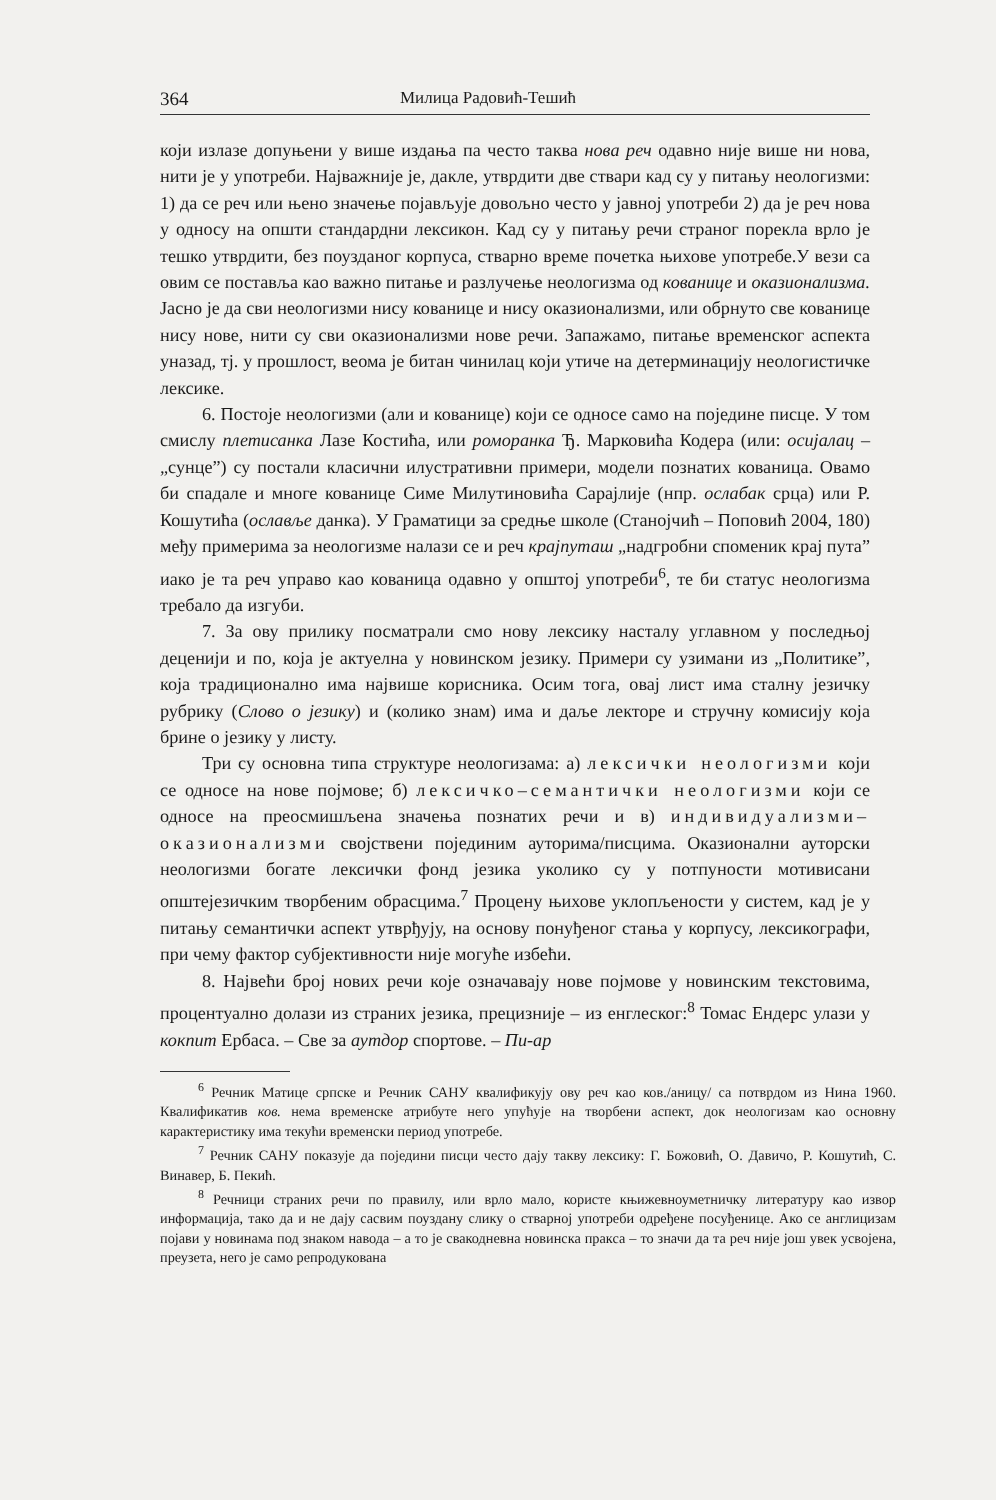364 Милица Радовић-Тешић
који излазе допуњени у више издања па често таква нова реч одавно није више ни нова, нити је у употреби. Најважније је, дакле, утврдити две ствари кад су у питању неологизми: 1) да се реч или њено значење појављује довољно често у јавној употреби 2) да је реч нова у односу на општи стандардни лексикон. Кад су у питању речи страног порекла врло је тешко утврдити, без поузданог корпуса, стварно време почетка њихове употребе.У вези са овим се поставља као важно питање и разлучење неологизма од кованице и оказионализма. Јасно је да сви неологизми нису кованице и нису оказионализми, или обрнуто све кованице нису нове, нити су сви оказионализми нове речи. Запажамо, питање временског аспекта уназад, тј. у прошлост, веома је битан чинилац који утиче на детерминацију неологистичке лексике.
6. Постоје неологизми (али и кованице) који се односе само на поједине писце. У том смислу плетисанка Лазе Костића, или ромoранка Ђ. Марковића Кодера (или: осијалац – „сунце”) су постали класични илустративни примери, модели познатих кованица. Овамо би спадале и многе кованице Симе Милутиновића Сарајлије (нпр. ослабак срца) или Р. Кошутића (ослављe данка). У Граматици за средње школе (Станојчић – Поповић 2004, 180) међу примерима за неологизме налази се и реч крајпуташ „надгробни споменик крај пута” иако је та реч управо као кованица одавно у општој употреби<sup>6</sup>, те би статус неологизма требало да изгуби.
7. За ову прилику посматрали смо нову лексику насталу углавном у последњој деценији и по, која је актуелна у новинском језику. Примери су узимани из „Политике”, која традиционално има највише корисника. Осим тога, овај лист има сталну језичку рубрику (Слово о језику) и (колико знам) има и даље лекторе и стручну комисију која брине о језику у листу.
Три су основна типа структуре неологизама: а) лексички неологизми који се односе на нове појмове; б) лексичко–семантички неологизми који се односе на преосмишљена значења познатих речи и в) индивидуализми–оказионализми својствени појединим ауторима/писцима. Оказионални ауторски неологизми богате лексички фонд језика уколико су у потпуности мотивисани општејезичким творбеним обрасцима.<sup>7</sup> Процену њихове уклопљености у систем, кад је у питању семантички аспект утврђују, на основу понуђеног стања у корпусу, лексикографи, при чему фактор субјективности није могуће избећи.
8. Највећи број нових речи које означавају нове појмове у новинским текстовима, процентуално долази из страних језика, прецизније – из енглеског:<sup>8</sup> Томас Ендерс улази у кокпит Ербаса. – Све за аутдор спортове. – Пи-ар
<sup>6</sup> Речник Матице српске и Речник САНУ квалификују ову реч као ков./аницу/ са потврдом из Нина 1960. Квалификатив ков. нема временске атрибуте него упућује на творбени аспект, док неологизам као основну карактеристику има текући временски период употребе.
<sup>7</sup> Речник САНУ показује да поједини писци често дају такву лексику: Г. Божовић, О. Давичо, Р. Кошутић, С. Винавер, Б. Пекић.
<sup>8</sup> Речници страних речи по правилу, или врло мало, користе књижевноуметничку литературу као извор информација, тако да и не дају сасвим поуздану слику о стварној употреби одређене посуђенице. Ако се англицизам појави у новинама под знаком навода – а то је свакодневна новинска пракса – то значи да та реч није још увек усвојена, преузета, него је само репродукована